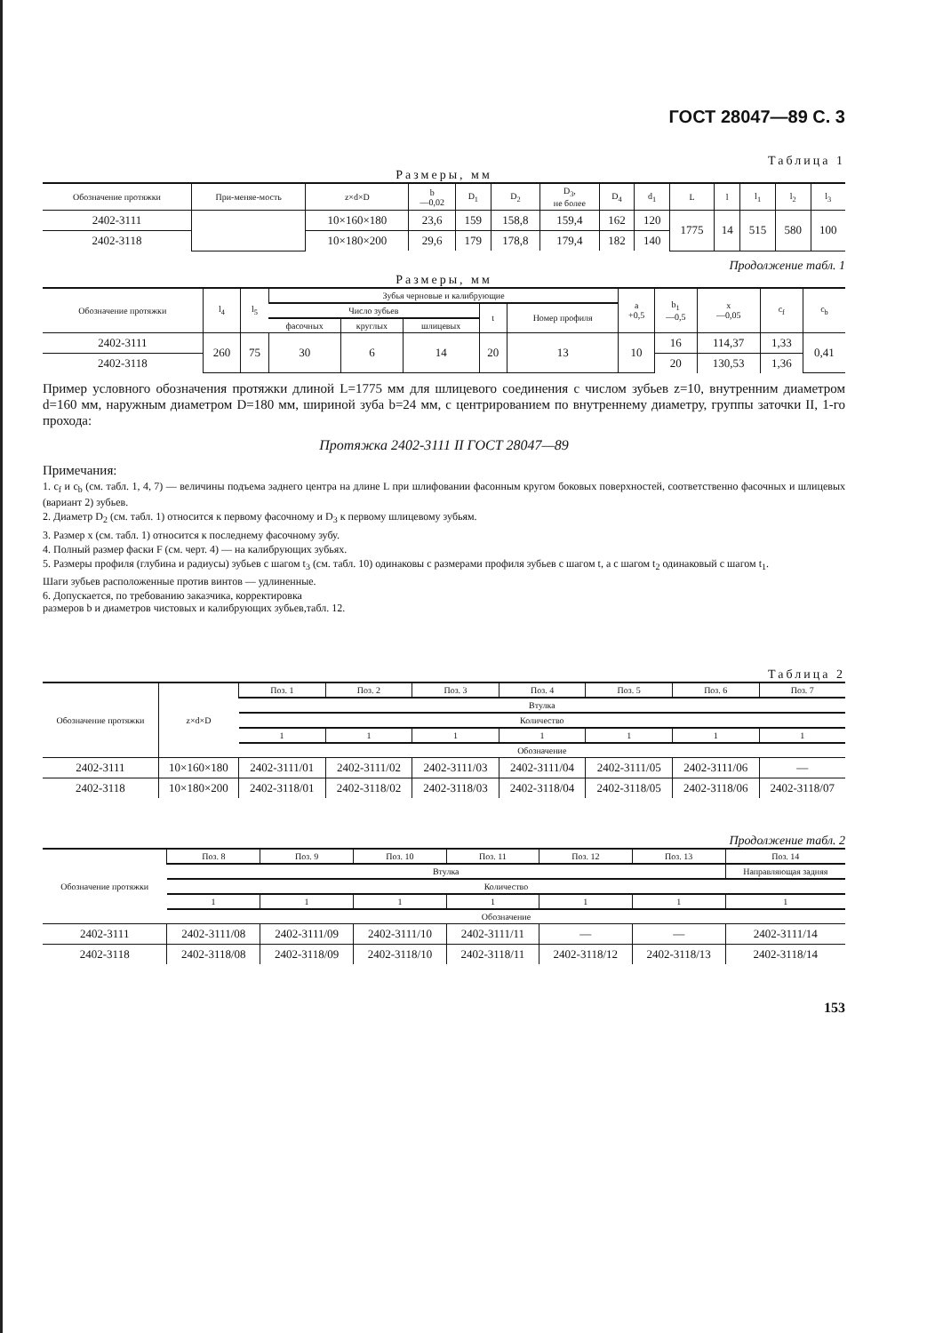ГОСТ 28047—89 С. 3
Таблица 1
Размеры, мм
| Обозначение протяжки | При-меняе-мость | z×d×D | b —0,02 | D<sub>1</sub> | D<sub>2</sub> | D<sub>3</sub>, не более | D<sub>4</sub> | d<sub>1</sub> | L | l | l<sub>1</sub> | l<sub>2</sub> | l<sub>3</sub> |
| --- | --- | --- | --- | --- | --- | --- | --- | --- | --- | --- | --- | --- | --- |
| 2402-3111 | | 10×160×180 | 23,6 | 159 | 158,8 | 159,4 | 162 | 120 | 1775 | 14 | 515 | 580 | 100 |
| 2402-3118 | | 10×180×200 | 29,6 | 179 | 178,8 | 179,4 | 182 | 140 | | | | | |
Продолжение табл. 1
Размеры, мм
| Обозначение протяжки | l<sub>4</sub> | l<sub>5</sub> | Зубья черновые и калибрующие | | | | | a +0,5 | b<sub>1</sub> —0,5 | x —0,05 | c<sub>f</sub> | c<sub>b</sub> |
| --- | --- | --- | --- | --- | --- | --- | --- | --- | --- | --- | --- | --- |
| | | | Число зубьев | | | t | Номер профиля | | | | | |
| | | | фасочных | круглых | шлицевых | | | | | | | |
| 2402-3111 | 260 | 75 | 30 | 6 | 14 | 20 | 13 | 10 | 16 | 114,37 | 1,33 | 0,41 |
| 2402-3118 | | | | | | | | | 20 | 130,53 | 1,36 | |
Пример условного обозначения протяжки длиной L=1775 мм для шлицевого соединения с числом зубьев z=10, внутренним диаметром d=160 мм, наружным диаметром D=180 мм, шириной зуба b=24 мм, с центрированием по внутреннему диаметру, группы заточки II, 1-го прохода:
Протяжка 2402-3111 II ГОСТ 28047—89
Примечания:
1. c<sub>f</sub> и c<sub>b</sub> (см. табл. 1, 4, 7) — величины подъема заднего центра на длине L при шлифовании фасонным кругом боковых поверхностей, соответственно фасочных и шлицевых (вариант 2) зубьев.
2. Диаметр D<sub>2</sub> (см. табл. 1) относится к первому фасочному и D<sub>3</sub> к первому шлицевому зубьям.
3. Размер x (см. табл. 1) относится к последнему фасочному зубу.
4. Полный размер фаски F (см. черт. 4) — на калибрующих зубьях.
5. Размеры профиля (глубина и радиусы) зубьев с шагом t<sub>3</sub> (см. табл. 10) одинаковы с размерами профиля зубьев с шагом t, а с шагом t<sub>2</sub> одинаковый с шагом t<sub>1</sub>.
Шаги зубьев расположенные против винтов — удлиненные.
6. Допускается, по требованию заказчика, корректировка
размеров b и диаметров чистовых и калибрующих зубьев,табл. 12.
Таблица 2
| Обозначение протяжки | z×d×D | Поз. 1 | Поз. 2 | Поз. 3 | Поз. 4 | Поз. 5 | Поз. 6 | Поз. 7 |
| --- | --- | --- | --- | --- | --- | --- | --- | --- |
| | | Втулка | | | | | | |
| | | Количество | | | | | | |
| | | 1 | 1 | 1 | 1 | 1 | 1 | 1 |
| | | Обозначение | | | | | | |
| 2402-3111 | 10×160×180 | 2402-3111/01 | 2402-3111/02 | 2402-3111/03 | 2402-3111/04 | 2402-3111/05 | 2402-3111/06 | — |
| 2402-3118 | 10×180×200 | 2402-3118/01 | 2402-3118/02 | 2402-3118/03 | 2402-3118/04 | 2402-3118/05 | 2402-3118/06 | 2402-3118/07 |
Продолжение табл. 2
| Обозначение протяжки | Поз. 8 | Поз. 9 | Поз. 10 | Поз. 11 | Поз. 12 | Поз. 13 | Поз. 14 |
| --- | --- | --- | --- | --- | --- | --- | --- |
| | Втулка | | | | | | Направляющая задняя |
| | Количество | | | | | | |
| | 1 | 1 | 1 | 1 | 1 | 1 | 1 |
| | Обозначение | | | | | | |
| 2402-3111 | 2402-3111/08 | 2402-3111/09 | 2402-3111/10 | 2402-3111/11 | — | — | 2402-3111/14 |
| 2402-3118 | 2402-3118/08 | 2402-3118/09 | 2402-3118/10 | 2402-3118/11 | 2402-3118/12 | 2402-3118/13 | 2402-3118/14 |
153